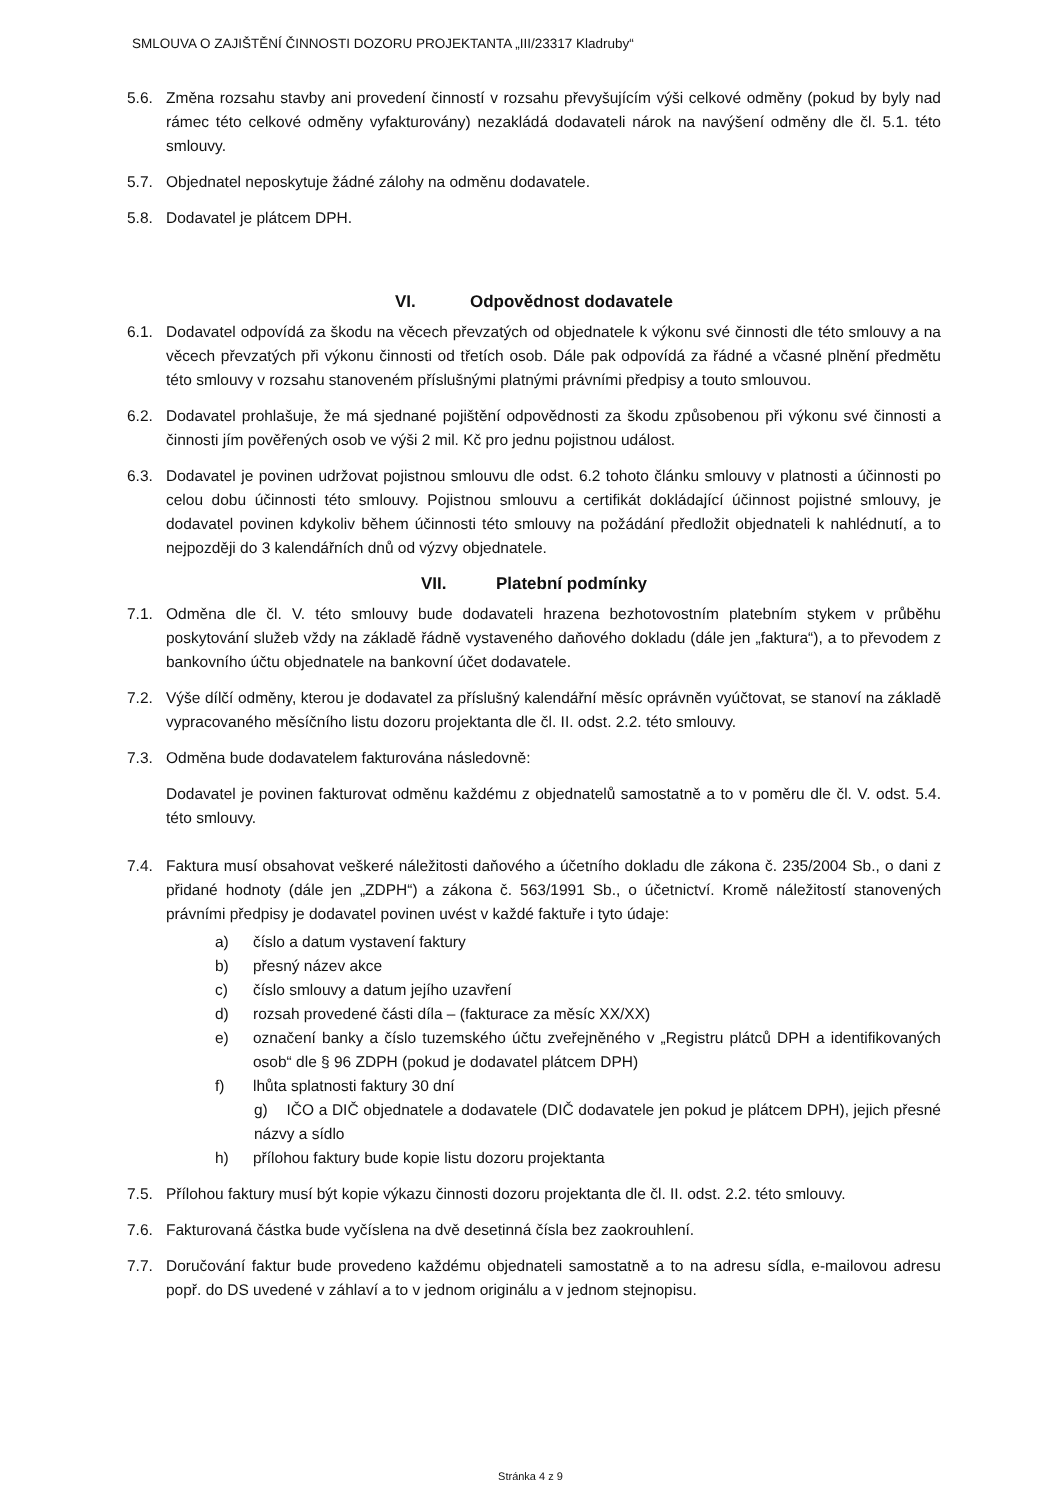SMLOUVA O ZAJIŠTĚNÍ ČINNOSTI DOZORU PROJEKTANTA „III/23317 Kladruby“
5.6. Změna rozsahu stavby ani provedení činností v rozsahu převyšujícím výši celkové odměny (pokud by byly nad rámec této celkové odměny vyfakturovány) nezakládá dodavateli nárok na navýšení odměny dle čl. 5.1. této smlouvy.
5.7. Objednatel neposkytuje žádné zálohy na odměnu dodavatele.
5.8. Dodavatel je plátcem DPH.
VI. Odpovědnost dodavatele
6.1. Dodavatel odpovídá za škodu na věcech převzatých od objednatele k výkonu své činnosti dle této smlouvy a na věcech převzatých při výkonu činnosti od třetích osob. Dále pak odpovídá za řádné a včasné plnění předmětu této smlouvy v rozsahu stanoveném příslušnými platnými právními předpisy a touto smlouvou.
6.2. Dodavatel prohlašuje, že má sjednané pojištění odpovědnosti za škodu způsobenou při výkonu své činnosti a činnosti jím pověřených osob ve výši 2 mil. Kč pro jednu pojistnou událost.
6.3. Dodavatel je povinen udržovat pojistnou smlouvu dle odst. 6.2 tohoto článku smlouvy v platnosti a účinnosti po celou dobu účinnosti této smlouvy. Pojistnou smlouvu a certifikát dokládající účinnost pojistné smlouvy, je dodavatel povinen kdykoliv během účinnosti této smlouvy na požádání předložit objednateli k nahlédnutí, a to nejpozději do 3 kalendářních dnů od výzvy objednatele.
VII. Platební podmínky
7.1. Odměna dle čl. V. této smlouvy bude dodavateli hrazena bezhotovostním platebním stykem v průběhu poskytování služeb vždy na základě řádně vystaveného daňového dokladu (dále jen „faktura“), a to převodem z bankovního účtu objednatele na bankovní účet dodavatele.
7.2. Výše dílčí odměny, kterou je dodavatel za příslušný kalendářní měsíc oprávněn vyúčtovat, se stanoví na základě vypracovaného měsíčního listu dozoru projektanta dle čl. II. odst. 2.2. této smlouvy.
7.3. Odměna bude dodavatelem fakturována následovně:
Dodavatel je povinen fakturovat odměnu každému z objednatelů samostatně a to v poměru dle čl. V. odst. 5.4. této smlouvy.
7.4. Faktura musí obsahovat veškeré náležitosti daňového a účetního dokladu dle zákona č. 235/2004 Sb., o dani z přidané hodnoty (dále jen „ZDPH“) a zákona č. 563/1991 Sb., o účetnictví. Kromě náležitostí stanovených právními předpisy je dodavatel povinen uvést v každé faktuře i tyto údaje:
a) číslo a datum vystavení faktury
b) přesný název akce
c) číslo smlouvy a datum jejího uzavření
d) rozsah provedené části díla – (fakturace za měsíc XX/XX)
e) označení banky a číslo tuzemského účtu zveřejněného v „Registru plátců DPH a identifikovaných osob“ dle § 96 ZDPH (pokud je dodavatel plátcem DPH)
f) lhůta splatnosti faktury 30 dní
g) IČO a DIČ objednatele a dodavatele (DIČ dodavatele jen pokud je plátcem DPH), jejich přesné názvy a sídlo
h) přílohou faktury bude kopie listu dozoru projektanta
7.5. Přílohou faktury musí být kopie výkazu činnosti dozoru projektanta dle čl. II. odst. 2.2. této smlouvy.
7.6. Fakturovaná částka bude vyčíslena na dvě desetinná čísla bez zaokrouhlení.
7.7. Doručování faktur bude provedeno každému objednateli samostatně a to na adresu sídla, e-mailovou adresu popř. do DS uvedené v záhlaví a to v jednom originálu a v jednom stejnopisu.
Stránka 4 z 9